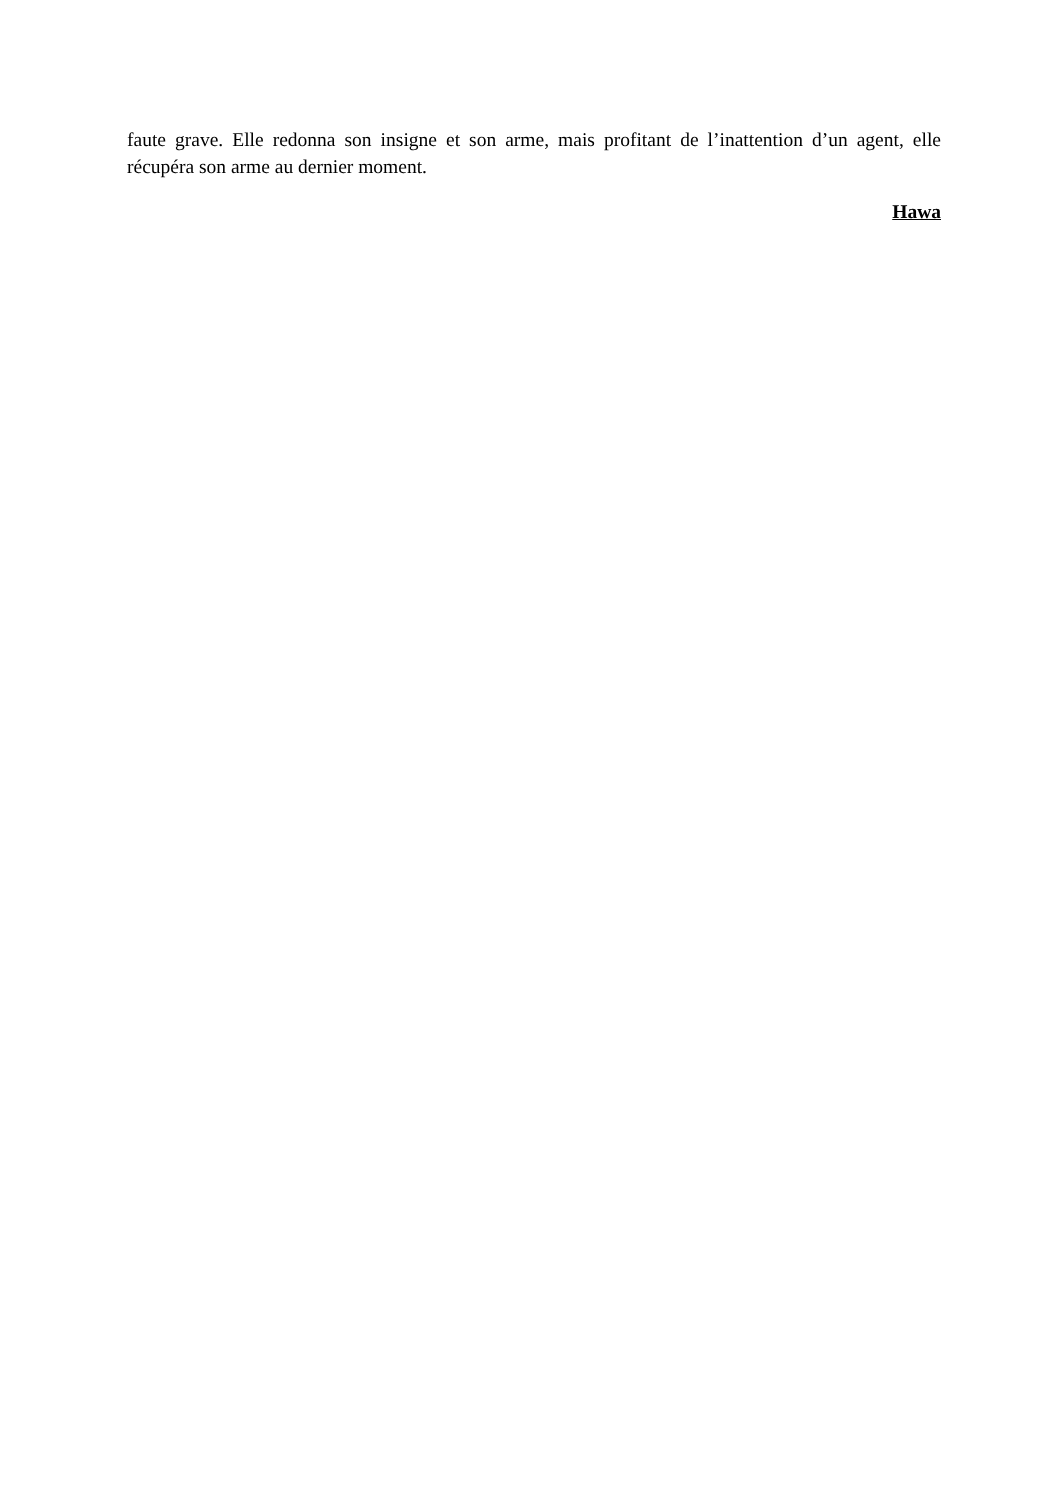faute grave. Elle redonna son insigne et son arme, mais profitant de l’inattention d’un agent, elle récupéra son arme au dernier moment.
Hawa